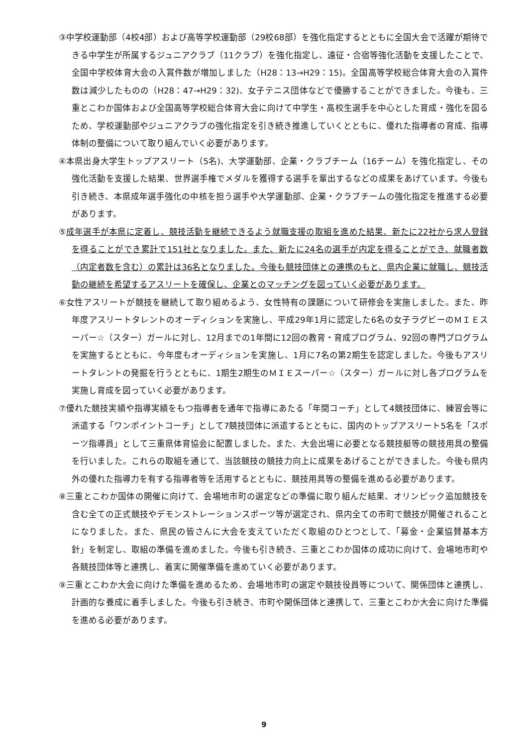③中学校運動部（4校4部）および高等学校運動部（29校68部）を強化指定するとともに全国大会で活躍が期待できる中学生が所属するジュニアクラブ（11クラブ）を強化指定し、遠征・合宿等強化活動を支援したことで、全国中学校体育大会の入賞件数が増加しました（H28：13→H29：15)。全国高等学校総合体育大会の入賞件数は減少したものの（H28：47→H29：32)、女子テニス団体などで優勝することができました。今後も、三重とこわか国体および全国高等学校総合体育大会に向けて中学生・高校生選手を中心とした育成・強化を図るため、学校運動部やジュニアクラブの強化指定を引き続き推進していくとともに、優れた指導者の育成、指導体制の整備について取り組んでいく必要があります。
④本県出身大学生トップアスリート（5名)、大学運動部、企業・クラブチーム（16チーム）を強化指定し、その強化活動を支援した結果、世界選手権でメダルを獲得する選手を輩出するなどの成果をあげています。今後も引き続き、本県成年選手強化の中核を担う選手や大学運動部、企業・クラブチームの強化指定を推進する必要があります。
⑤成年選手が本県に定着し、競技活動を継続できるよう就職支援の取組を進めた結果、新たに22社から求人登録を得ることができ累計で151社となりました。また、新たに24名の選手が内定を得ることができ、就職者数（内定者数を含む）の累計は36名となりました。今後も競技団体との連携のもと、県内企業に就職し、競技活動の継続を希望するアスリートを確保し、企業とのマッチングを図っていく必要があります。
⑥女性アスリートが競技を継続して取り組めるよう、女性特有の課題について研修会を実施しました。また、昨年度アスリートタレントのオーディションを実施し、平成29年1月に認定した6名の女子ラグビーのＭＩＥスーパー☆（スター）ガールに対し、12月までの1年間に12回の教育・育成プログラム、92回の専門プログラムを実施するとともに、今年度もオーディションを実施し、1月に7名の第2期生を認定しました。今後もアスリートタレントの発掘を行うとともに、1期生2期生のＭＩＥスーパー☆（スター）ガールに対し各プログラムを実施し育成を図っていく必要があります。
⑦優れた競技実績や指導実績をもつ指導者を通年で指導にあたる「年間コーチ」として4競技団体に、練習会等に派遣する「ワンポイントコーチ」として7競技団体に派遣するとともに、国内のトップアスリート5名を「スポーツ指導員」として三重県体育協会に配置しました。また、大会出場に必要となる競技艇等の競技用具の整備を行いました。これらの取組を通じて、当該競技の競技力向上に成果をあげることができました。今後も県内外の優れた指導力を有する指導者等を活用するとともに、競技用具等の整備を進める必要があります。
⑧三重とこわか国体の開催に向けて、会場地市町の選定などの準備に取り組んだ結果、オリンピック追加競技を含む全ての正式競技やデモンストレーションスポーツ等が選定され、県内全ての市町で競技が開催されることになりました。また、県民の皆さんに大会を支えていただく取組のひとつとして、「募金・企業協賛基本方針」を制定し、取組の準備を進めました。今後も引き続き、三重とこわか国体の成功に向けて、会場地市町や各競技団体等と連携し、着実に開催準備を進めていく必要があります。
⑨三重とこわか大会に向けた準備を進めるため、会場地市町の選定や競技役員等について、関係団体と連携し、計画的な養成に着手しました。今後も引き続き、市町や関係団体と連携して、三重とこわか大会に向けた準備を進める必要があります。
9